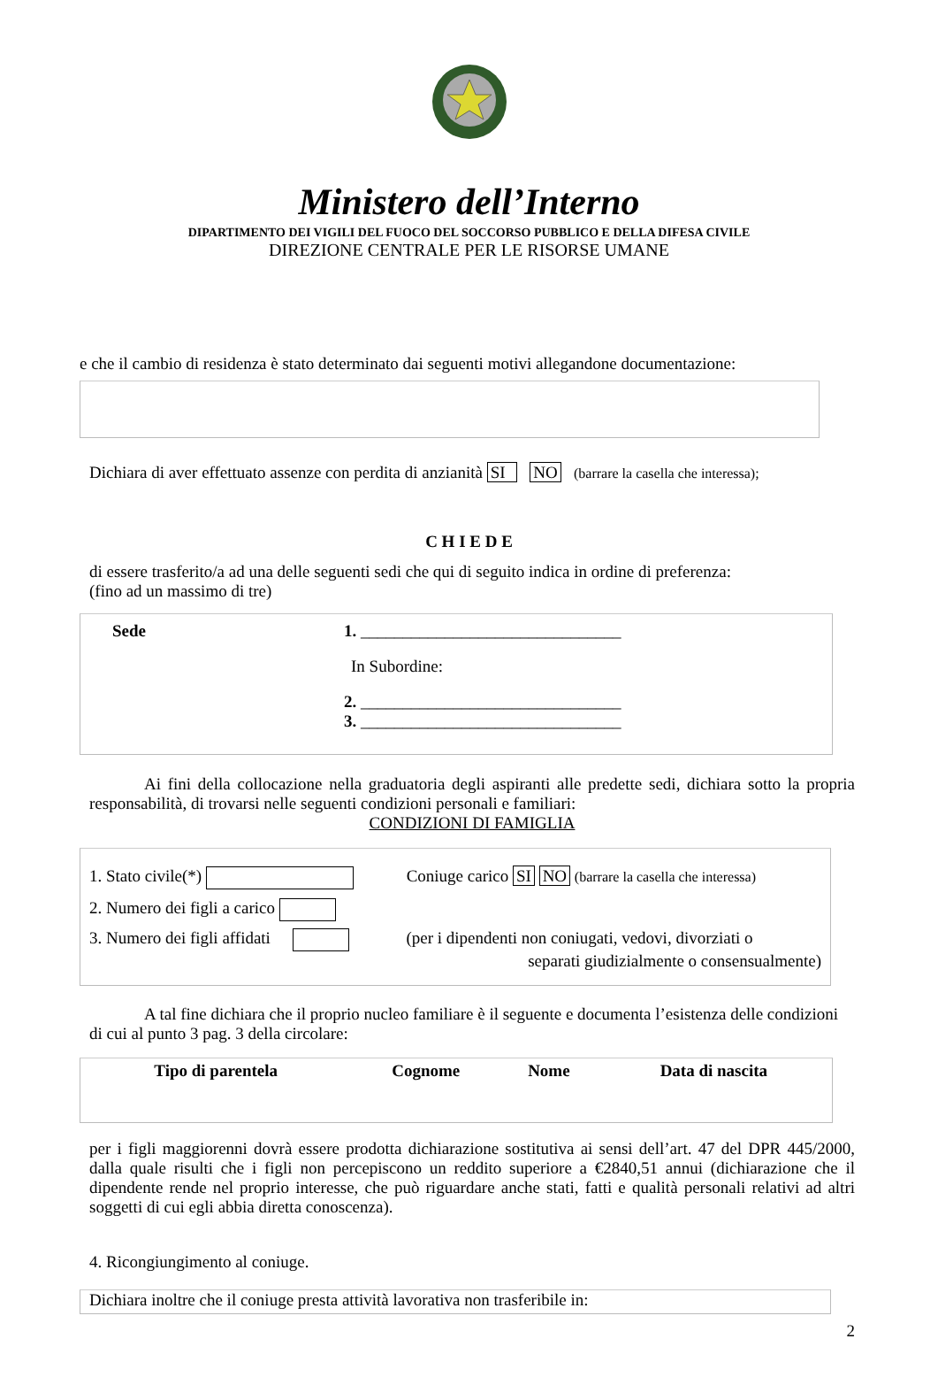Ministero dell’Interno
DIPARTIMENTO DEI VIGILI DEL FUOCO DEL SOCCORSO PUBBLICO E DELLA DIFESA CIVILE
DIREZIONE CENTRALE PER LE RISORSE UMANE
e che il cambio di residenza è stato determinato dai seguenti motivi allegandone documentazione:
Dichiara di aver effettuato assenze con perdita di anzianità SI NO (barrare la casella che interessa);
C H I E D E
di essere trasferito/a ad una delle seguenti sedi che qui di seguito indica in ordine di preferenza:
(fino ad un massimo di tre)
Sede 1. _______________________________
In Subordine:
2. _______________________________
3. _______________________________
Ai fini della collocazione nella graduatoria degli aspiranti alle predette sedi, dichiara sotto la propria responsabilità, di trovarsi nelle seguenti condizioni personali e familiari:
CONDIZIONI DI FAMIGLIA
1. Stato civile(*) Coniuge carico SI NO (barrare la casella che interessa)
2. Numero dei figli a carico
3. Numero dei figli affidati (per i dipendenti non coniugati, vedovi, divorziati o
separati giudizialmente o consensualmente)
A tal fine dichiara che il proprio nucleo familiare è il seguente e documenta l’esistenza delle condizioni di cui al punto 3 pag. 3 della circolare:
| Tipo di parentela | Cognome | Nome | Data di nascita |
| --- | --- | --- | --- |
per i figli maggiorenni dovrà essere prodotta dichiarazione sostitutiva ai sensi dell’art. 47 del DPR 445/2000, dalla quale risulti che i figli non percepiscono un reddito superiore a €2840,51 annui (dichiarazione che il dipendente rende nel proprio interesse, che può riguardare anche stati, fatti e qualità personali relativi ad altri soggetti di cui egli abbia diretta conoscenza).
4. Ricongiungimento al coniuge.
Dichiara inoltre che il coniuge presta attività lavorativa non trasferibile in:
2